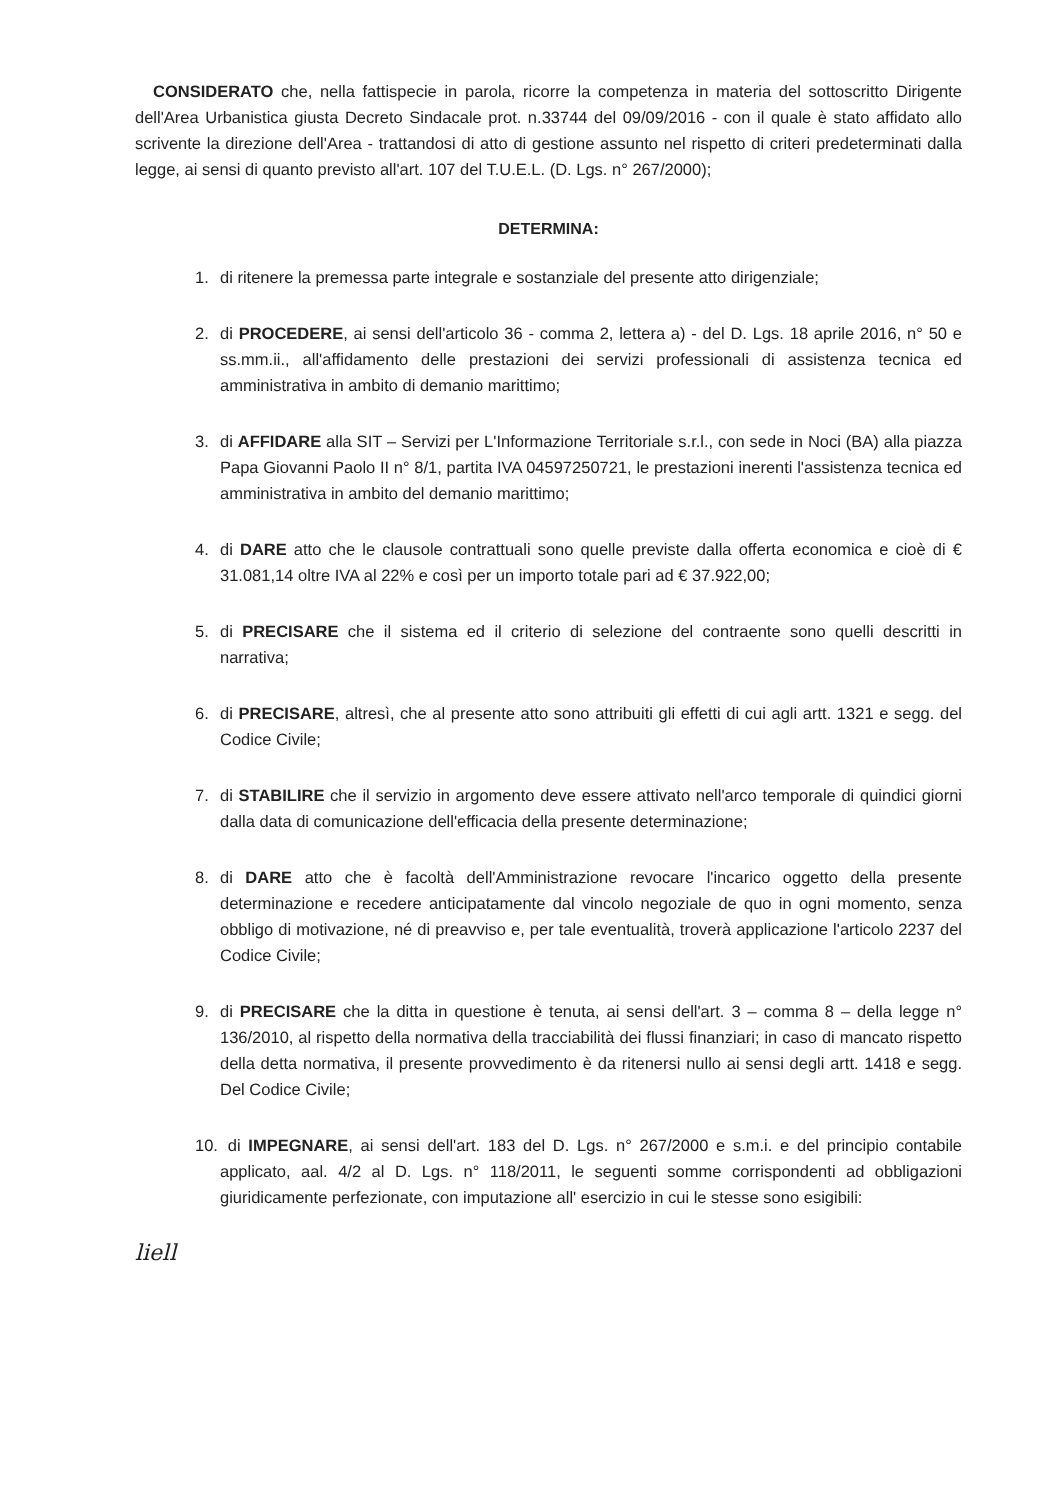CONSIDERATO che, nella fattispecie in parola, ricorre la competenza in materia del sottoscritto Dirigente dell'Area Urbanistica giusta Decreto Sindacale prot. n.33744 del 09/09/2016 - con il quale è stato affidato allo scrivente la direzione dell'Area - trattandosi di atto di gestione assunto nel rispetto di criteri predeterminati dalla legge, ai sensi di quanto previsto all'art. 107 del T.U.E.L. (D. Lgs. n° 267/2000);
DETERMINA:
1. di ritenere la premessa parte integrale e sostanziale del presente atto dirigenziale;
2. di PROCEDERE, ai sensi dell'articolo 36 - comma 2, lettera a) - del D. Lgs. 18 aprile 2016, n° 50 e ss.mm.ii., all'affidamento delle prestazioni dei servizi professionali di assistenza tecnica ed amministrativa in ambito di demanio marittimo;
3. di AFFIDARE alla SIT – Servizi per L'Informazione Territoriale s.r.l., con sede in Noci (BA) alla piazza Papa Giovanni Paolo II n° 8/1, partita IVA 04597250721, le prestazioni inerenti l'assistenza tecnica ed amministrativa in ambito del demanio marittimo;
4. di DARE atto che le clausole contrattuali sono quelle previste dalla offerta economica e cioè di € 31.081,14 oltre IVA al 22% e così per un importo totale pari ad € 37.922,00;
5. di PRECISARE che il sistema ed il criterio di selezione del contraente sono quelli descritti in narrativa;
6. di PRECISARE, altresì, che al presente atto sono attribuiti gli effetti di cui agli artt. 1321 e segg. del Codice Civile;
7. di STABILIRE che il servizio in argomento deve essere attivato nell'arco temporale di quindici giorni dalla data di comunicazione dell'efficacia della presente determinazione;
8. di DARE atto che è facoltà dell'Amministrazione revocare l'incarico oggetto della presente determinazione e recedere anticipatamente dal vincolo negoziale de quo in ogni momento, senza obbligo di motivazione, né di preavviso e, per tale eventualità, troverà applicazione l'articolo 2237 del Codice Civile;
9. di PRECISARE che la ditta in questione è tenuta, ai sensi dell'art. 3 – comma 8 – della legge n° 136/2010, al rispetto della normativa della tracciabilità dei flussi finanziari; in caso di mancato rispetto della detta normativa, il presente provvedimento è da ritenersi nullo ai sensi degli artt. 1418 e segg. Del Codice Civile;
10. di IMPEGNARE, ai sensi dell'art. 183 del D. Lgs. n° 267/2000 e s.m.i. e del principio contabile applicato, aal. 4/2 al D. Lgs. n° 118/2011, le seguenti somme corrispondenti ad obbligazioni giuridicamente perfezionate, con imputazione all' esercizio in cui le stesse sono esigibili:
liell